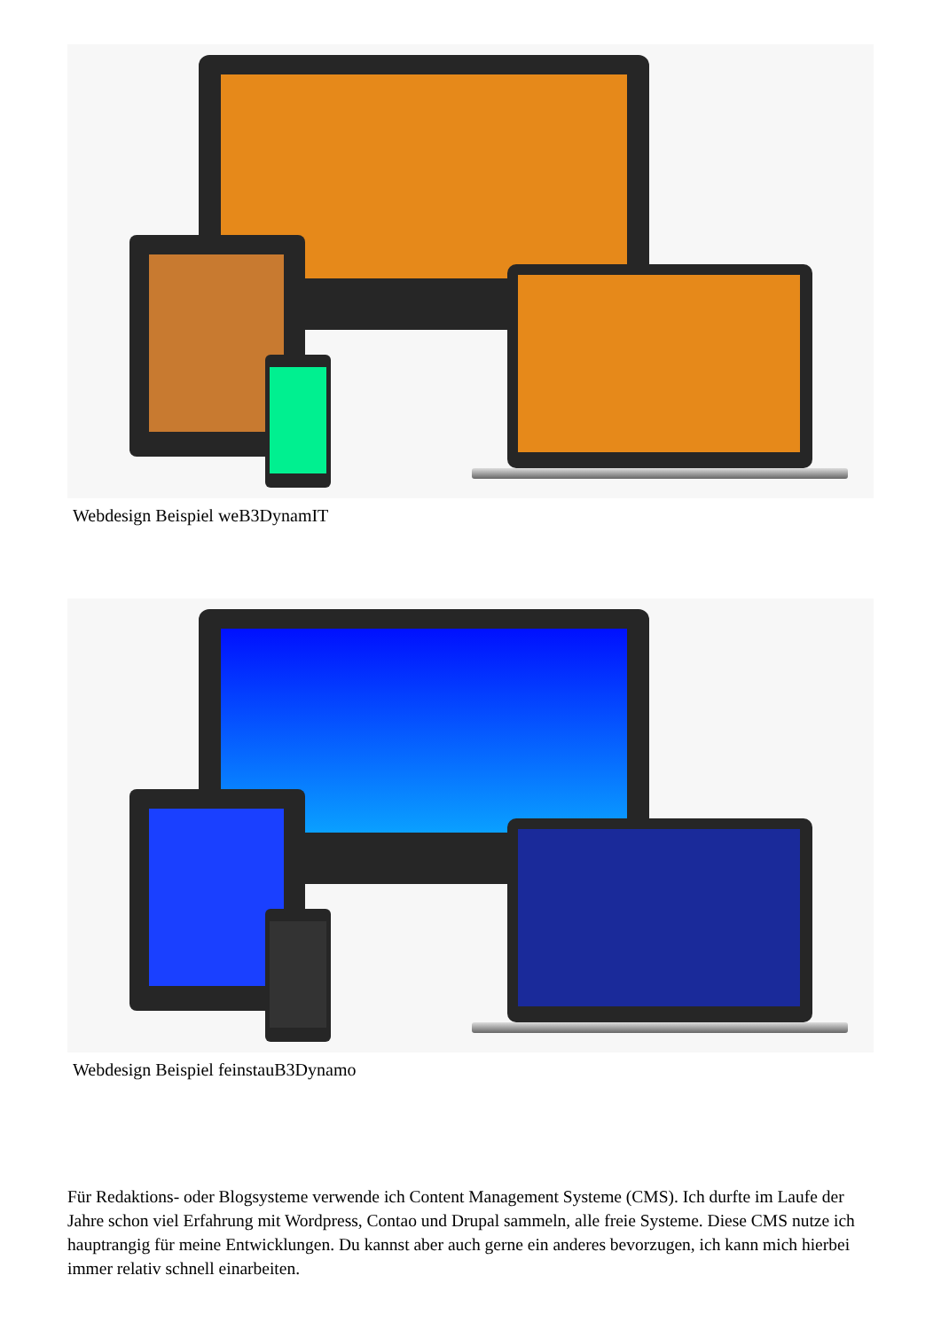Webdesign Beispiel weB3DynamIT
Webdesign Beispiel feinstauB3Dynamo
Für Redaktions- oder Blogsysteme verwende ich Content Management Systeme (CMS). Ich durfte im Laufe der Jahre schon viel Erfahrung mit Wordpress, Contao und Drupal sammeln, alle freie Systeme. Diese CMS nutze ich hauptrangig für meine Entwicklungen. Du kannst aber auch gerne ein anderes bevorzugen, ich kann mich hierbei immer relativ schnell einarbeiten.